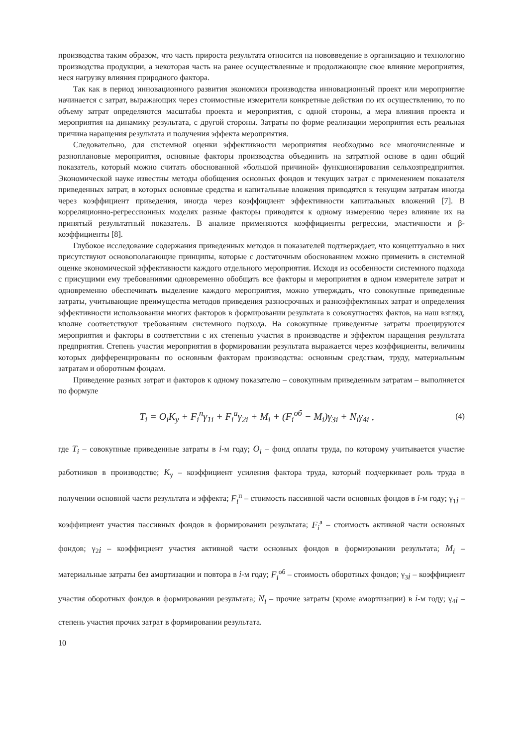производства таким образом, что часть прироста результата относится на нововведение в организацию и технологию производства продукции, а некоторая часть на ранее осуществленные и продолжающие свое влияние мероприятия, неся нагрузку влияния природного фактора.
Так как в период инновационного развития экономики производства инновационный проект или мероприятие начинается с затрат, выражающих через стоимостные измерители конкретные действия по их осуществлению, то по объему затрат определяются масштабы проекта и мероприятия, с одной стороны, а мера влияния проекта и мероприятия на динамику результата, с другой стороны. Затраты по форме реализации мероприятия есть реальная причина наращения результата и получения эффекта мероприятия.
Следовательно, для системной оценки эффективности мероприятия необходимо все многочисленные и разноплановые мероприятия, основные факторы производства объединить на затратной основе в один общий показатель, который можно считать обоснованной «большой причиной» функционирования сельхозпредприятия. Экономической науке известны методы обобщения основных фондов и текущих затрат с применением показателя приведенных затрат, в которых основные средства и капитальные вложения приводятся к текущим затратам иногда через коэффициент приведения, иногда через коэффициент эффективности капитальных вложений [7]. В корреляционно-регрессионных моделях разные факторы приводятся к одному измерению через влияние их на принятый результатный показатель. В анализе применяются коэффициенты регрессии, эластичности и β-коэффициенты [8].
Глубокое исследование содержания приведенных методов и показателей подтверждает, что концептуально в них присутствуют основополагающие принципы, которые с достаточным обоснованием можно применить в системной оценке экономической эффективности каждого отдельного мероприятия. Исходя из особенности системного подхода с присущими ему требованиями одновременно обобщать все факторы и мероприятия в одном измерителе затрат и одновременно обеспечивать выделение каждого мероприятия, можно утверждать, что совокупные приведенные затраты, учитывающие преимущества методов приведения разносрочных и разноэффективных затрат и определения эффективности использования многих факторов в формировании результата в совокупностях фактов, на наш взгляд, вполне соответствуют требованиям системного подхода. На совокупные приведенные затраты проецируются мероприятия и факторы в соответствии с их степенью участия в производстве и эффектом наращения результата предприятия. Степень участия мероприятия в формировании результата выражается через коэффициенты, величины которых дифференцированы по основным факторам производства: основным средствам, труду, материальным затратам и оборотным фондам.
Приведение разных затрат и факторов к одному показателю – совокупным приведенным затратам – выполняется по формуле
T<sub>i</sub> = O<sub>i</sub>K<sub>у</sub> + F<sub>i</sub><sup>п</sup>γ<sub>1i</sub> + F<sub>i</sub><sup>а</sup>γ<sub>2i</sub> + M<sub>i</sub> + (F<sub>i</sub><sup>об</sup> − M<sub>i</sub>)γ<sub>3i</sub> + N<sub>i</sub>γ<sub>4i</sub> , (4)
где T<sub>i</sub> – совокупные приведенные затраты в i-м году; O<sub>i</sub> – фонд оплаты труда, по которому учитывается участие работников в производстве; K<sub>у</sub> – коэффициент усиления фактора труда, который подчеркивает роль труда в получении основной части результата и эффекта; F<sub>i</sub><sup>п</sup> – стоимость пассивной части основных фондов в i-м году; γ<sub>1i</sub> – коэффициент участия пассивных фондов в формировании результата; F<sub>i</sub><sup>а</sup> – стоимость активной части основных фондов; γ<sub>2i</sub> – коэффициент участия активной части основных фондов в формировании результата; M<sub>i</sub> – материальные затраты без амортизации и повтора в i-м году; F<sub>i</sub><sup>об</sup> – стоимость оборотных фондов; γ<sub>3i</sub> – коэффициент участия оборотных фондов в формировании результата; N<sub>i</sub> – прочие затраты (кроме амортизации) в i-м году; γ<sub>4i</sub> – степень участия прочих затрат в формировании результата.
10